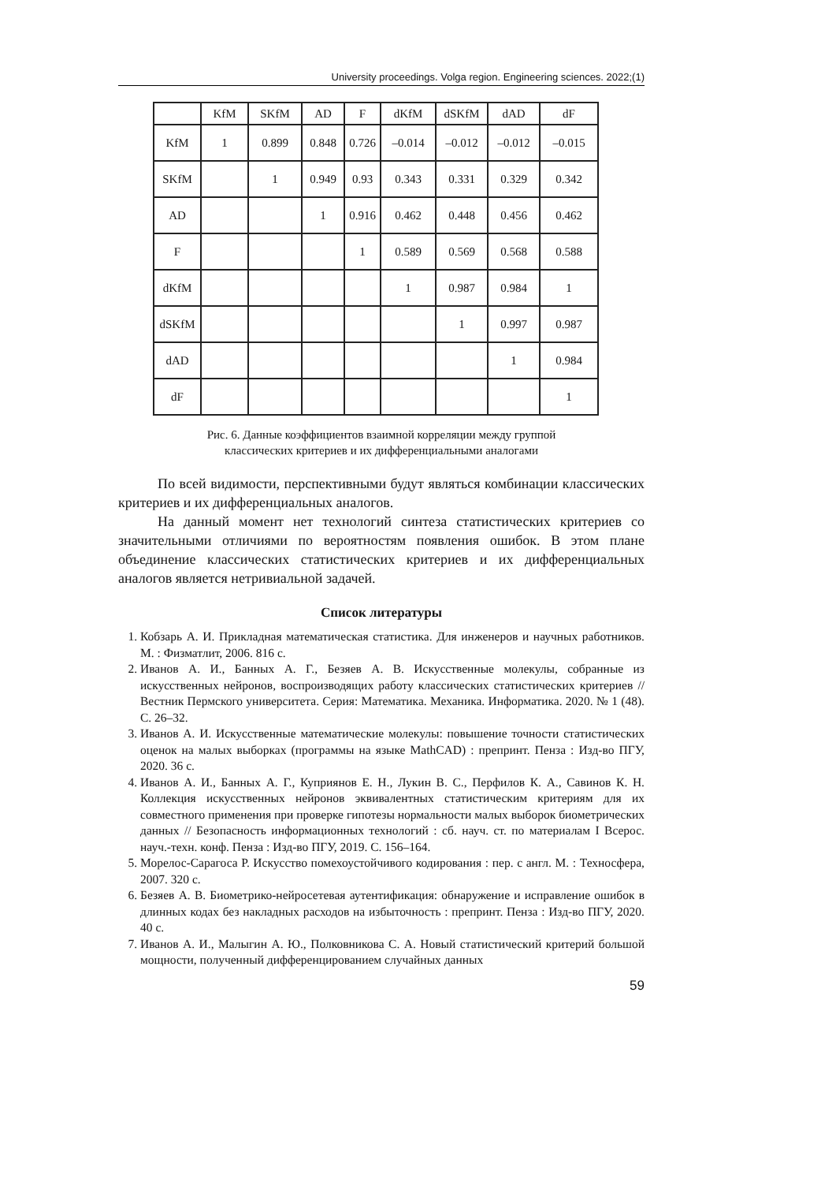University proceedings. Volga region. Engineering sciences. 2022;(1)
| | KfM | SKfM | AD | F | dKfM | dSKfM | dAD | dF |
| --- | --- | --- | --- | --- | --- | --- | --- | --- |
| KfM | 1 | 0.899 | 0.848 | 0.726 | –0.014 | –0.012 | –0.012 | –0.015 |
| SKfM | | 1 | 0.949 | 0.93 | 0.343 | 0.331 | 0.329 | 0.342 |
| AD | | | 1 | 0.916 | 0.462 | 0.448 | 0.456 | 0.462 |
| F | | | | 1 | 0.589 | 0.569 | 0.568 | 0.588 |
| dKfM | | | | | 1 | 0.987 | 0.984 | 1 |
| dSKfM | | | | | | 1 | 0.997 | 0.987 |
| dAD | | | | | | | 1 | 0.984 |
| dF | | | | | | | | 1 |
Рис. 6. Данные коэффициентов взаимной корреляции между группой
классических критериев и их дифференциальными аналогами
По всей видимости, перспективными будут являться комбинации классических критериев и их дифференциальных аналогов.
На данный момент нет технологий синтеза статистических критериев со значительными отличиями по вероятностям появления ошибок. В этом плане объединение классических статистических критериев и их дифференциальных аналогов является нетривиальной задачей.
Список литературы
1. Кобзарь А. И. Прикладная математическая статистика. Для инженеров и научных работников. М. : Физматлит, 2006. 816 с.
2. Иванов А. И., Банных А. Г., Безяев А. В. Искусственные молекулы, собранные из искусственных нейронов, воспроизводящих работу классических статистических критериев // Вестник Пермского университета. Серия: Математика. Механика. Информатика. 2020. № 1 (48). С. 26–32.
3. Иванов А. И. Искусственные математические молекулы: повышение точности статистических оценок на малых выборках (программы на языке MathCAD) : препринт. Пенза : Изд-во ПГУ, 2020. 36 с.
4. Иванов А. И., Банных А. Г., Куприянов Е. Н., Лукин В. С., Перфилов К. А., Савинов К. Н. Коллекция искусственных нейронов эквивалентных статистическим критериям для их совместного применения при проверке гипотезы нормальности малых выборок биометрических данных // Безопасность информационных технологий : сб. науч. ст. по материалам I Всерос. науч.-техн. конф. Пенза : Изд-во ПГУ, 2019. С. 156–164.
5. Морелос-Сарагоса Р. Искусство помехоустойчивого кодирования : пер. с англ. М. : Техносфера, 2007. 320 с.
6. Безяев А. В. Биометрико-нейросетевая аутентификация: обнаружение и исправление ошибок в длинных кодах без накладных расходов на избыточность : препринт. Пенза : Изд-во ПГУ, 2020. 40 с.
7. Иванов А. И., Малыгин А. Ю., Полковникова С. А. Новый статистический критерий большой мощности, полученный дифференцированием случайных данных
59